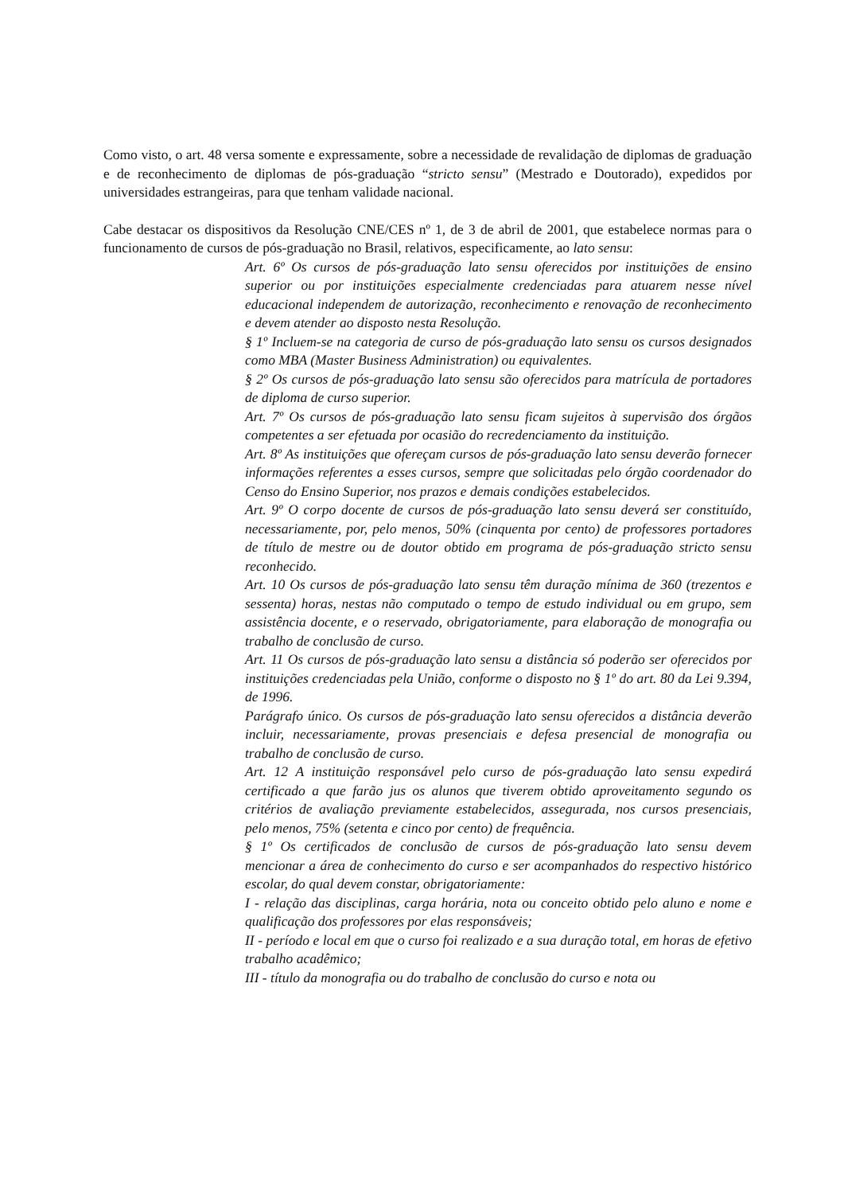Como visto, o art. 48 versa somente e expressamente, sobre a necessidade de revalidação de diplomas de graduação e de reconhecimento de diplomas de pós-graduação “stricto sensu” (Mestrado e Doutorado), expedidos por universidades estrangeiras, para que tenham validade nacional.
Cabe destacar os dispositivos da Resolução CNE/CES nº 1, de 3 de abril de 2001, que estabelece normas para o funcionamento de cursos de pós-graduação no Brasil, relativos, especificamente, ao lato sensu:
Art. 6º Os cursos de pós-graduação lato sensu oferecidos por instituições de ensino superior ou por instituições especialmente credenciadas para atuarem nesse nível educacional independem de autorização, reconhecimento e renovação de reconhecimento e devem atender ao disposto nesta Resolução.
§ 1º Incluem-se na categoria de curso de pós-graduação lato sensu os cursos designados como MBA (Master Business Administration) ou equivalentes.
§ 2º Os cursos de pós-graduação lato sensu são oferecidos para matrícula de portadores de diploma de curso superior.
Art. 7º Os cursos de pós-graduação lato sensu ficam sujeitos à supervisão dos órgãos competentes a ser efetuada por ocasião do recredenciamento da instituição.
Art. 8º As instituições que ofereçam cursos de pós-graduação lato sensu deverão fornecer informações referentes a esses cursos, sempre que solicitadas pelo órgão coordenador do Censo do Ensino Superior, nos prazos e demais condições estabelecidos.
Art. 9º O corpo docente de cursos de pós-graduação lato sensu deverá ser constituído, necessariamente, por, pelo menos, 50% (cinquenta por cento) de professores portadores de título de mestre ou de doutor obtido em programa de pós-graduação stricto sensu reconhecido.
Art. 10 Os cursos de pós-graduação lato sensu têm duração mínima de 360 (trezentos e sessenta) horas, nestas não computado o tempo de estudo individual ou em grupo, sem assistência docente, e o reservado, obrigatoriamente, para elaboração de monografia ou trabalho de conclusão de curso.
Art. 11 Os cursos de pós-graduação lato sensu a distância só poderão ser oferecidos por instituições credenciadas pela União, conforme o disposto no § 1º do art. 80 da Lei 9.394, de 1996.
Parágrafo único. Os cursos de pós-graduação lato sensu oferecidos a distância deverão incluir, necessariamente, provas presenciais e defesa presencial de monografia ou trabalho de conclusão de curso.
Art. 12 A instituição responsável pelo curso de pós-graduação lato sensu expedirá certificado a que farão jus os alunos que tiverem obtido aproveitamento segundo os critérios de avaliação previamente estabelecidos, assegurada, nos cursos presenciais, pelo menos, 75% (setenta e cinco por cento) de frequência.
§ 1º Os certificados de conclusão de cursos de pós-graduação lato sensu devem mencionar a área de conhecimento do curso e ser acompanhados do respectivo histórico escolar, do qual devem constar, obrigatoriamente:
I - relação das disciplinas, carga horária, nota ou conceito obtido pelo aluno e nome e qualificação dos professores por elas responsáveis;
II - período e local em que o curso foi realizado e a sua duração total, em horas de efetivo trabalho acadêmico;
III - título da monografia ou do trabalho de conclusão do curso e nota ou